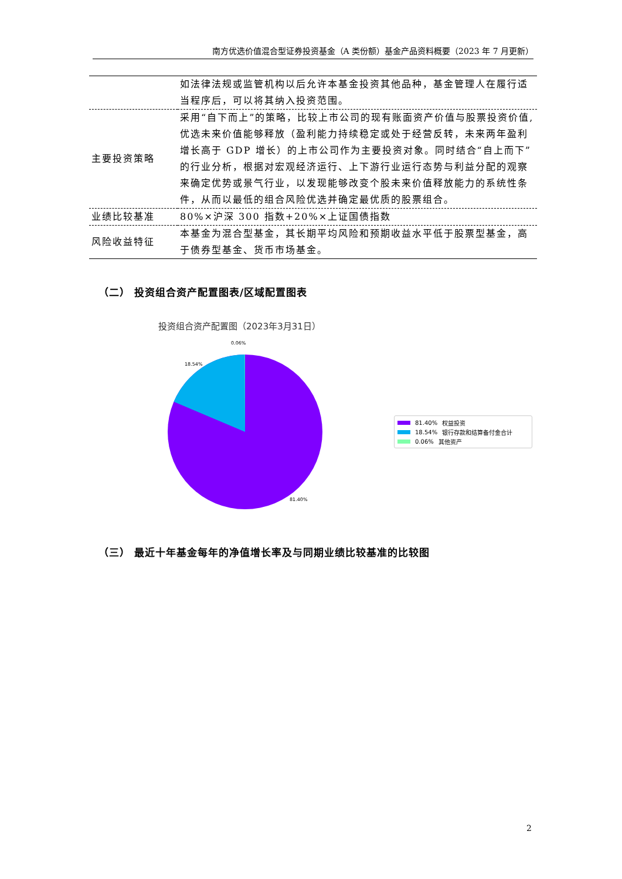南方优选价值混合型证券投资基金（A 类份额）基金产品资料概要（2023 年 7 月更新）
| | 如法律法规或监管机构以后允许本基金投资其他品种，基金管理人在履行适当程序后，可以将其纳入投资范围。 |
| 主要投资策略 | 采用“自下而上”的策略，比较上市公司的现有账面资产价值与股票投资价值,优选未来价值能够释放（盈利能力持续稳定或处于经营反转，未来两年盈利增长高于 GDP 增长）的上市公司作为主要投资对象。同时结合“自上而下”的行业分析，根据对宏观经济运行、上下游行业运行态势与利益分配的观察来确定优势或景气行业，以发现能够改变个股未来价值释放能力的系统性条件，从而以最低的组合风险优选并确定最优质的股票组合。 |
| 业绩比较基准 | 80%×沪深 300 指数+20%×上证国债指数 |
| 风险收益特征 | 本基金为混合型基金，其长期平均风险和预期收益水平低于股票型基金，高于债券型基金、货币市场基金。 |
（二） 投资组合资产配置图表/区域配置图表
投资组合资产配置图（2023年3月31日）
0.06%
18.54%
81.40%
81.40% 权益投资
18.54% 银行存款和结算备付金合计
0.06% 其他资产
（三） 最近十年基金每年的净值增长率及与同期业绩比较基准的比较图
2